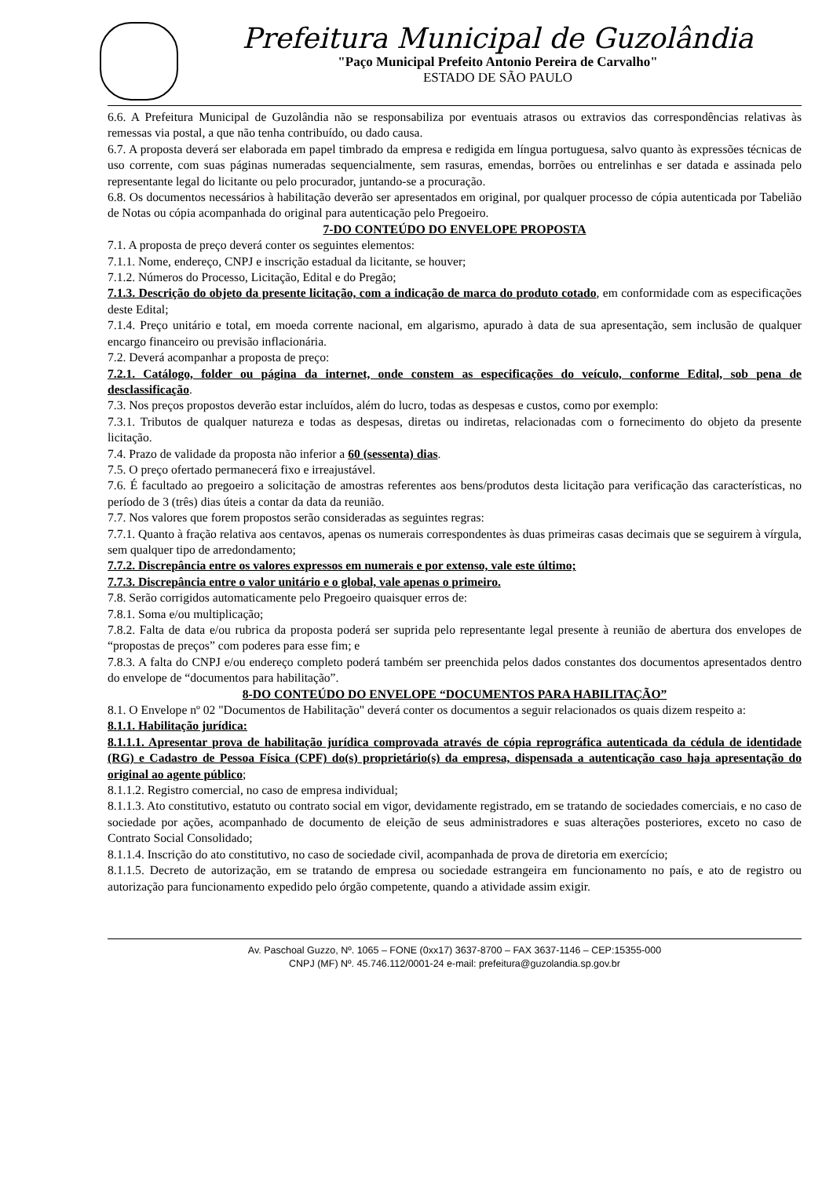Prefeitura Municipal de Guzolândia
"Paço Municipal Prefeito Antonio Pereira de Carvalho"
ESTADO DE SÃO PAULO
6.6. A Prefeitura Municipal de Guzolândia não se responsabiliza por eventuais atrasos ou extravios das correspondências relativas às remessas via postal, a que não tenha contribuído, ou dado causa.
6.7. A proposta deverá ser elaborada em papel timbrado da empresa e redigida em língua portuguesa, salvo quanto às expressões técnicas de uso corrente, com suas páginas numeradas sequencialmente, sem rasuras, emendas, borrões ou entrelinhas e ser datada e assinada pelo representante legal do licitante ou pelo procurador, juntando-se a procuração.
6.8. Os documentos necessários à habilitação deverão ser apresentados em original, por qualquer processo de cópia autenticada por Tabelião de Notas ou cópia acompanhada do original para autenticação pelo Pregoeiro.
7-DO CONTEÚDO DO ENVELOPE PROPOSTA
7.1. A proposta de preço deverá conter os seguintes elementos:
7.1.1. Nome, endereço, CNPJ e inscrição estadual da licitante, se houver;
7.1.2. Números do Processo, Licitação, Edital e do Pregão;
7.1.3. Descrição do objeto da presente licitação, com a indicação de marca do produto cotado, em conformidade com as especificações deste Edital;
7.1.4. Preço unitário e total, em moeda corrente nacional, em algarismo, apurado à data de sua apresentação, sem inclusão de qualquer encargo financeiro ou previsão inflacionária.
7.2. Deverá acompanhar a proposta de preço:
7.2.1. Catálogo, folder ou página da internet, onde constem as especificações do veículo, conforme Edital, sob pena de desclassificação.
7.3. Nos preços propostos deverão estar incluídos, além do lucro, todas as despesas e custos, como por exemplo:
7.3.1. Tributos de qualquer natureza e todas as despesas, diretas ou indiretas, relacionadas com o fornecimento do objeto da presente licitação.
7.4. Prazo de validade da proposta não inferior a 60 (sessenta) dias.
7.5. O preço ofertado permanecerá fixo e irreajustável.
7.6. É facultado ao pregoeiro a solicitação de amostras referentes aos bens/produtos desta licitação para verificação das características, no período de 3 (três) dias úteis a contar da data da reunião.
7.7. Nos valores que forem propostos serão consideradas as seguintes regras:
7.7.1. Quanto à fração relativa aos centavos, apenas os numerais correspondentes às duas primeiras casas decimais que se seguirem à vírgula, sem qualquer tipo de arredondamento;
7.7.2. Discrepância entre os valores expressos em numerais e por extenso, vale este último;
7.7.3. Discrepância entre o valor unitário e o global, vale apenas o primeiro.
7.8. Serão corrigidos automaticamente pelo Pregoeiro quaisquer erros de:
7.8.1. Soma e/ou multiplicação;
7.8.2. Falta de data e/ou rubrica da proposta poderá ser suprida pelo representante legal presente à reunião de abertura dos envelopes de “propostas de preços” com poderes para esse fim; e
7.8.3. A falta do CNPJ e/ou endereço completo poderá também ser preenchida pelos dados constantes dos documentos apresentados dentro do envelope de “documentos para habilitação”.
8-DO CONTEÚDO DO ENVELOPE “DOCUMENTOS PARA HABILITAÇÃO”
8.1. O Envelope nº 02 "Documentos de Habilitação" deverá conter os documentos a seguir relacionados os quais dizem respeito a:
8.1.1. Habilitação jurídica:
8.1.1.1. Apresentar prova de habilitação jurídica comprovada através de cópia reprográfica autenticada da cédula de identidade (RG) e Cadastro de Pessoa Física (CPF) do(s) proprietário(s) da empresa, dispensada a autenticação caso haja apresentação do original ao agente público;
8.1.1.2. Registro comercial, no caso de empresa individual;
8.1.1.3. Ato constitutivo, estatuto ou contrato social em vigor, devidamente registrado, em se tratando de sociedades comerciais, e no caso de sociedade por ações, acompanhado de documento de eleição de seus administradores e suas alterações posteriores, exceto no caso de Contrato Social Consolidado;
8.1.1.4. Inscrição do ato constitutivo, no caso de sociedade civil, acompanhada de prova de diretoria em exercício;
8.1.1.5. Decreto de autorização, em se tratando de empresa ou sociedade estrangeira em funcionamento no país, e ato de registro ou autorização para funcionamento expedido pelo órgão competente, quando a atividade assim exigir.
Av. Paschoal Guzzo, Nº. 1065 – FONE (0xx17) 3637-8700 – FAX 3637-1146 – CEP:15355-000
CNPJ (MF) Nº. 45.746.112/0001-24 e-mail: prefeitura@guzolandia.sp.gov.br